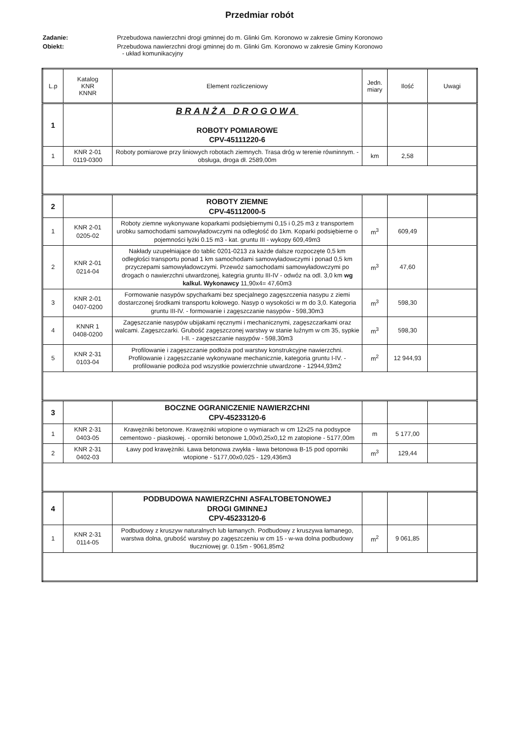Przedmiar robót
Zadanie: Przebudowa nawierzchni drogi gminnej do m. Glinki Gm. Koronowo w zakresie Gminy Koronowo Obiekt: Przebudowa nawierzchni drogi gminnej do m. Glinki Gm. Koronowo w zakresie Gminy Koronowo
- układ komunikacyjny
| L.p | Katalog KNR KNNR | Element rozliczeniowy | Jedn. miary | Ilość | Uwagi |
| --- | --- | --- | --- | --- | --- |
| 1 | | BRANŻA DROGOWA ROBOTY POMIAROWE CPV-45111220-6 | | | |
| 1 | KNR 2-01 0119-0300 | Roboty pomiarowe przy liniowych robotach ziemnych. Trasa dróg w terenie równinnym. - obsługa, droga dł. 2589,00m | km | 2,58 | |
| 2 | | ROBOTY ZIEMNE CPV-45112000-5 | | | |
| 1 | KNR 2-01 0205-02 | Roboty ziemne wykonywane koparkami podsiębiernymi 0,15 i 0,25 m3 z transportem urobku samochodami samowyładowczymi na odległość do 1km. Koparki podsiębierne o pojemności łyżki 0.15 m3 - kat. gruntu III - wykopy 609,49m3 | m<sup>3</sup> | 609,49 | |
| 2 | KNR 2-01 0214-04 | Nakłady uzupełniające do tablic 0201-0213 za każde dalsze rozpoczęte 0,5 km odległości transportu ponad 1 km samochodami samowyładowczymi i ponad 0,5 km przyczepami samowyładowczymi. Przewóz samochodami samowyładowczymi po drogach o nawierzchni utwardzonej, kategria gruntu III-IV - odwóz na odl. 3,0 km wg kalkul. Wykonawcy 11,90x4= 47,60m3 | m<sup>3</sup> | 47,60 | |
| 3 | KNR 2-01 0407-0200 | Formowanie nasypów spycharkami bez specjalnego zagęszczenia nasypu z ziemi dostarczonej środkami transportu kołowego. Nasyp o wysokości w m do 3,0. Kategoria gruntu III-IV. - formowanie i zagęszczanie nasypów - 598,30m3 | m<sup>3</sup> | 598,30 | |
| 4 | KNNR 1 0408-0200 | Zagęszczanie nasypów ubijakami ręcznymi i mechanicznymi, zagęszczarkami oraz walcami. Zagęszczarki. Grubość zagęszczonej warstwy w stanie luźnym w cm 35, sypkie I-II. - zagęszczanie nasypów - 598,30m3 | m<sup>3</sup> | 598,30 | |
| 5 | KNR 2-31 0103-04 | Profilowanie i zagęszczanie podłoża pod warstwy konstrukcyjne nawierzchni. Profilowanie i zagęszczanie wykonywane mechanicznie, kategoria gruntu I-IV. - profilowanie podłoża pod wszystkie powierzchnie utwardzone - 12944,93m2 | m<sup>2</sup> | 12 944,93 | |
| 3 | | BOCZNE OGRANICZENIE NAWIERZCHNI CPV-45233120-6 | | | |
| 1 | KNR 2-31 0403-05 | Krawężniki betonowe. Krawężniki wtopione o wymiarach w cm 12x25 na podsypce cementowo - piaskowej. - oporniki betonowe 1,00x0,25x0,12 m zatopione - 5177,00m | m | 5 177,00 | |
| 2 | KNR 2-31 0402-03 | Ławy pod krawężniki. Ława betonowa zwykła - ława betonowa B-15 pod oporniki wtopione - 5177,00x0,025 - 129,436m3 | m<sup>3</sup> | 129,44 | |
| 4 | | PODBUDOWA NAWIERZCHNI ASFALTOBETONOWEJ DROGI GMINNEJ CPV-45233120-6 | | | |
| 1 | KNR 2-31 0114-05 | Podbudowy z kruszyw naturalnych lub łamanych. Podbudowy z kruszywa łamanego, warstwa dolna, grubość warstwy po zagęszczeniu w cm 15 - w-wa dolna podbudowy tłuczniowej gr. 0.15m - 9061,85m2 | m<sup>2</sup> | 9 061,85 | |